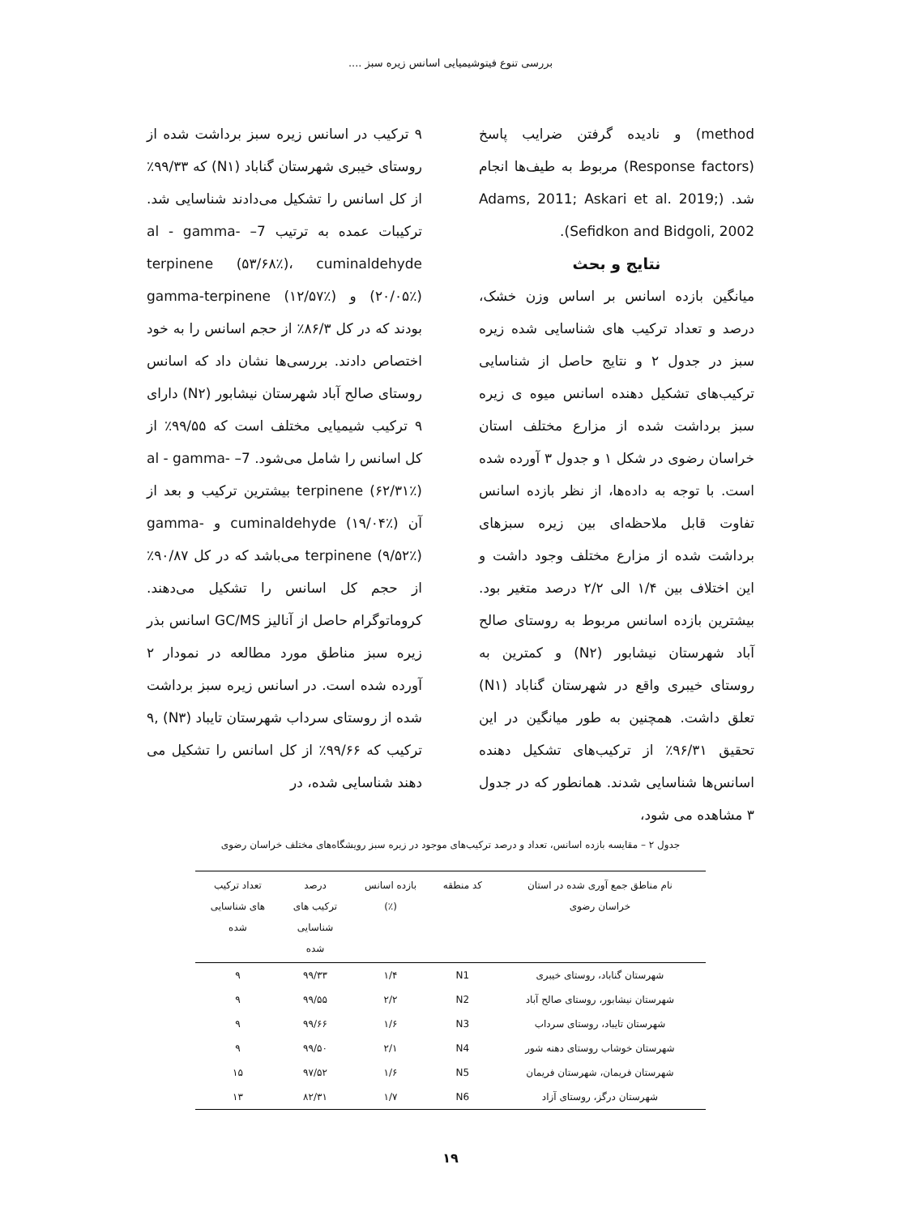بررسی تنوع فیتوشیمیایی اسانس زیره سبز ....
method) و نادیده گرفتن ضرایب پاسخ (Response factors) مربوط به طیف‌ها انجام شد. (Adams, 2011; Askari et al. 2019; Sefidkon and Bidgoli, 2002).
نتایج و بحث
میانگین بازده اسانس بر اساس وزن خشک، درصد و تعداد ترکیب های شناسایی شده زیره سبز در جدول ۲ و نتایج حاصل از شناسایی ترکیب‌های تشکیل دهنده اسانس میوه ی زیره سبز برداشت شده از مزارع مختلف استان خراسان رضوی در شکل ۱ و جدول ۳ آورده شده است. با توجه به داده‌ها، از نظر بازده اسانس تفاوت قابل ملاحظه‌ای بین زیره سبزهای برداشت شده از مزارع مختلف وجود داشت و این اختلاف بین ۱/۴ الی ۲/۲ درصد متغیر بود. بیشترین بازده اسانس مربوط به روستای صالح آباد شهرستان نیشابور (N۲) و کمترین به روستای خیبری واقع در شهرستان گناباد (N۱) تعلق داشت. همچنین به طور میانگین در این تحقیق ۹۶/۳۱٪ از ترکیب‌های تشکیل دهنده اسانس‌ها شناسایی شدند. همانطور که در جدول ۳ مشاهده می شود،
۹ ترکیب در اسانس زیره سبز برداشت شده از روستای خیبری شهرستان گناباد (N۱) که ۹۹/۳۳٪ از کل اسانس را تشکیل می‌دادند شناسایی شد. ترکیبات عمده به ترتیب 7– al - gamma-terpinene (۵۳/۶۸٪)، cuminaldehyde (۲۰/۰۵٪) و gamma-terpinene (۱۲/۵۷٪) بودند که در کل ۸۶/۳٪ از حجم اسانس را به خود اختصاص دادند. بررسی‌ها نشان داد که اسانس روستای صالح آباد شهرستان نیشابور (N۲) دارای ۹ ترکیب شیمیایی مختلف است که ۹۹/۵۵٪ از کل اسانس را شامل می‌شود. 7– al - gamma-terpinene (۶۲/۳۱٪) بیشترین ترکیب و بعد از آن cuminaldehyde (۱۹/۰۴٪) و gamma-terpinene (۹/۵۲٪) می‌باشد که در کل ۹۰/۸۷٪ از حجم کل اسانس را تشکیل می‌دهند. کروماتوگرام حاصل از آنالیز GC/MS اسانس بذر زیره سبز مناطق مورد مطالعه در نمودار ۲ آورده شده است. در اسانس زیره سبز برداشت شده از روستای سرداب شهرستان تایباد (N۳) ,۹ ترکیب که ۹۹/۶۶٪ از کل اسانس را تشکیل می دهند شناسایی شده، در
جدول ۲ – مقایسه بازده اسانس، تعداد و درصد ترکیب‌های موجود در زیره سبز رویشگاه‌های مختلف خراسان رضوی
| نام مناطق جمع آوری شده در استان خراسان رضوی | کد منطقه | بازده اسانس (٪) | درصد ترکیب های شناسایی شده | تعداد ترکیب های شناسایی شده |
| --- | --- | --- | --- | --- |
| شهرستان گناباد، روستای خیبری | N1 | ۱/۴ | ۹۹/۳۳ | ۹ |
| شهرستان نیشابور، روستای صالح آباد | N2 | ۲/۲ | ۹۹/۵۵ | ۹ |
| شهرستان تایباد، روستای سرداب | N3 | ۱/۶ | ۹۹/۶۶ | ۹ |
| شهرستان خوشاب روستای دهنه شور | N4 | ۲/۱ | ۹۹/۵۰ | ۹ |
| شهرستان فریمان، شهرستان فریمان | N5 | ۱/۶ | ۹۷/۵۲ | ۱۵ |
| شهرستان درگز، روستای آزاد | N6 | ۱/۷ | ۸۲/۳۱ | ۱۳ |
۱۹